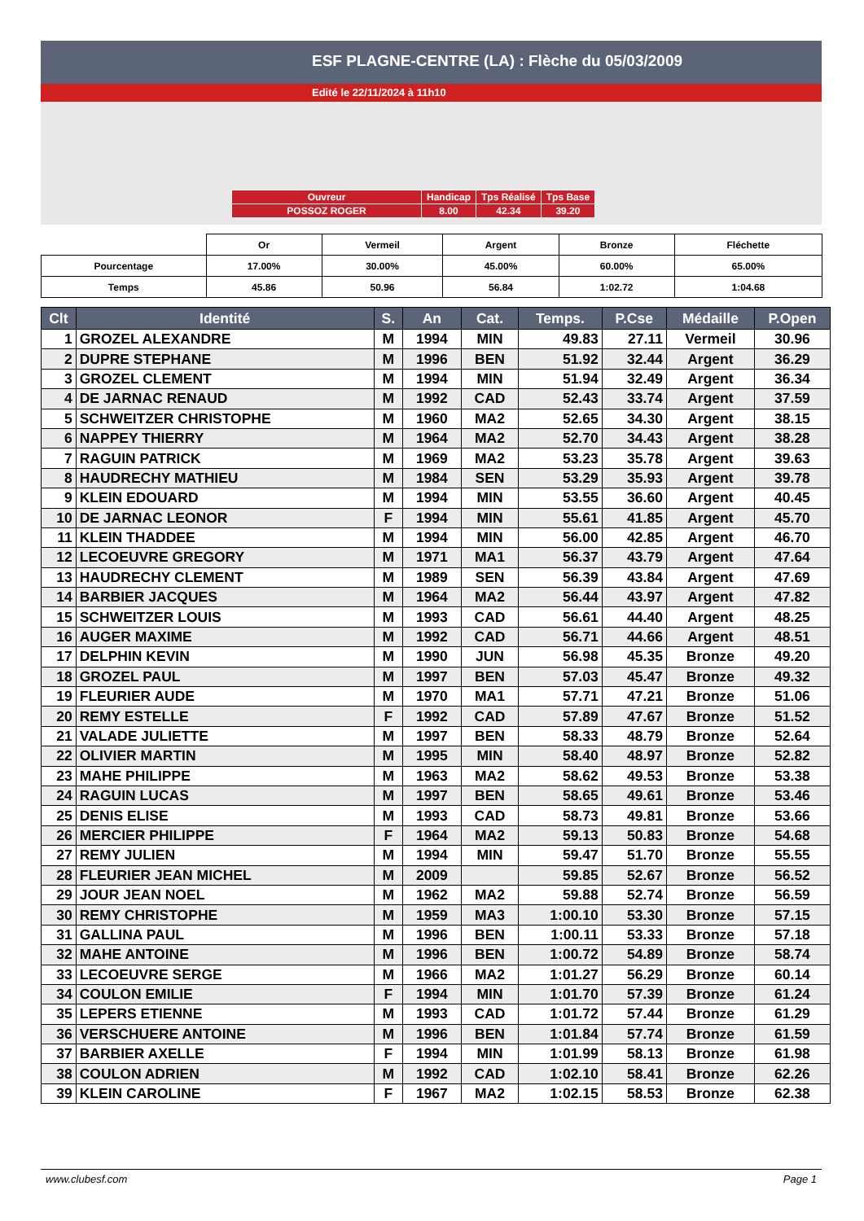ESF PLAGNE-CENTRE (LA) : Flèche du 05/03/2009
Edité le 22/11/2024 à 11h10
| Ouvreur | Handicap | Tps Réalisé | Tps Base |
| POSSOZ ROGER | 8.00 | 42.34 | 39.20 |
| | Or | Vermeil | Argent | Bronze | Fléchette |
| Pourcentage | 17.00% | 30.00% | 45.00% | 60.00% | 65.00% |
| Temps | 45.86 | 50.96 | 56.84 | 1:02.72 | 1:04.68 |
| Clt | Identité | S. | An | Cat. | Temps. | P.Cse | Médaille | P.Open |
| --- | --- | --- | --- | --- | --- | --- | --- | --- |
| 1 | GROZEL ALEXANDRE | M | 1994 | MIN | 49.83 | 27.11 | Vermeil | 30.96 |
| 2 | DUPRE STEPHANE | M | 1996 | BEN | 51.92 | 32.44 | Argent | 36.29 |
| 3 | GROZEL CLEMENT | M | 1994 | MIN | 51.94 | 32.49 | Argent | 36.34 |
| 4 | DE JARNAC RENAUD | M | 1992 | CAD | 52.43 | 33.74 | Argent | 37.59 |
| 5 | SCHWEITZER CHRISTOPHE | M | 1960 | MA2 | 52.65 | 34.30 | Argent | 38.15 |
| 6 | NAPPEY THIERRY | M | 1964 | MA2 | 52.70 | 34.43 | Argent | 38.28 |
| 7 | RAGUIN PATRICK | M | 1969 | MA2 | 53.23 | 35.78 | Argent | 39.63 |
| 8 | HAUDRECHY MATHIEU | M | 1984 | SEN | 53.29 | 35.93 | Argent | 39.78 |
| 9 | KLEIN EDOUARD | M | 1994 | MIN | 53.55 | 36.60 | Argent | 40.45 |
| 10 | DE JARNAC LEONOR | F | 1994 | MIN | 55.61 | 41.85 | Argent | 45.70 |
| 11 | KLEIN THADDEE | M | 1994 | MIN | 56.00 | 42.85 | Argent | 46.70 |
| 12 | LECOEUVRE GREGORY | M | 1971 | MA1 | 56.37 | 43.79 | Argent | 47.64 |
| 13 | HAUDRECHY CLEMENT | M | 1989 | SEN | 56.39 | 43.84 | Argent | 47.69 |
| 14 | BARBIER JACQUES | M | 1964 | MA2 | 56.44 | 43.97 | Argent | 47.82 |
| 15 | SCHWEITZER LOUIS | M | 1993 | CAD | 56.61 | 44.40 | Argent | 48.25 |
| 16 | AUGER MAXIME | M | 1992 | CAD | 56.71 | 44.66 | Argent | 48.51 |
| 17 | DELPHIN KEVIN | M | 1990 | JUN | 56.98 | 45.35 | Bronze | 49.20 |
| 18 | GROZEL PAUL | M | 1997 | BEN | 57.03 | 45.47 | Bronze | 49.32 |
| 19 | FLEURIER AUDE | M | 1970 | MA1 | 57.71 | 47.21 | Bronze | 51.06 |
| 20 | REMY ESTELLE | F | 1992 | CAD | 57.89 | 47.67 | Bronze | 51.52 |
| 21 | VALADE JULIETTE | M | 1997 | BEN | 58.33 | 48.79 | Bronze | 52.64 |
| 22 | OLIVIER MARTIN | M | 1995 | MIN | 58.40 | 48.97 | Bronze | 52.82 |
| 23 | MAHE PHILIPPE | M | 1963 | MA2 | 58.62 | 49.53 | Bronze | 53.38 |
| 24 | RAGUIN LUCAS | M | 1997 | BEN | 58.65 | 49.61 | Bronze | 53.46 |
| 25 | DENIS ELISE | M | 1993 | CAD | 58.73 | 49.81 | Bronze | 53.66 |
| 26 | MERCIER PHILIPPE | F | 1964 | MA2 | 59.13 | 50.83 | Bronze | 54.68 |
| 27 | REMY JULIEN | M | 1994 | MIN | 59.47 | 51.70 | Bronze | 55.55 |
| 28 | FLEURIER JEAN MICHEL | M | 2009 | | 59.85 | 52.67 | Bronze | 56.52 |
| 29 | JOUR JEAN NOEL | M | 1962 | MA2 | 59.88 | 52.74 | Bronze | 56.59 |
| 30 | REMY CHRISTOPHE | M | 1959 | MA3 | 1:00.10 | 53.30 | Bronze | 57.15 |
| 31 | GALLINA PAUL | M | 1996 | BEN | 1:00.11 | 53.33 | Bronze | 57.18 |
| 32 | MAHE ANTOINE | M | 1996 | BEN | 1:00.72 | 54.89 | Bronze | 58.74 |
| 33 | LECOEUVRE SERGE | M | 1966 | MA2 | 1:01.27 | 56.29 | Bronze | 60.14 |
| 34 | COULON EMILIE | F | 1994 | MIN | 1:01.70 | 57.39 | Bronze | 61.24 |
| 35 | LEPERS ETIENNE | M | 1993 | CAD | 1:01.72 | 57.44 | Bronze | 61.29 |
| 36 | VERSCHUERE ANTOINE | M | 1996 | BEN | 1:01.84 | 57.74 | Bronze | 61.59 |
| 37 | BARBIER AXELLE | F | 1994 | MIN | 1:01.99 | 58.13 | Bronze | 61.98 |
| 38 | COULON ADRIEN | M | 1992 | CAD | 1:02.10 | 58.41 | Bronze | 62.26 |
| 39 | KLEIN CAROLINE | F | 1967 | MA2 | 1:02.15 | 58.53 | Bronze | 62.38 |
www.clubesf.com Page 1